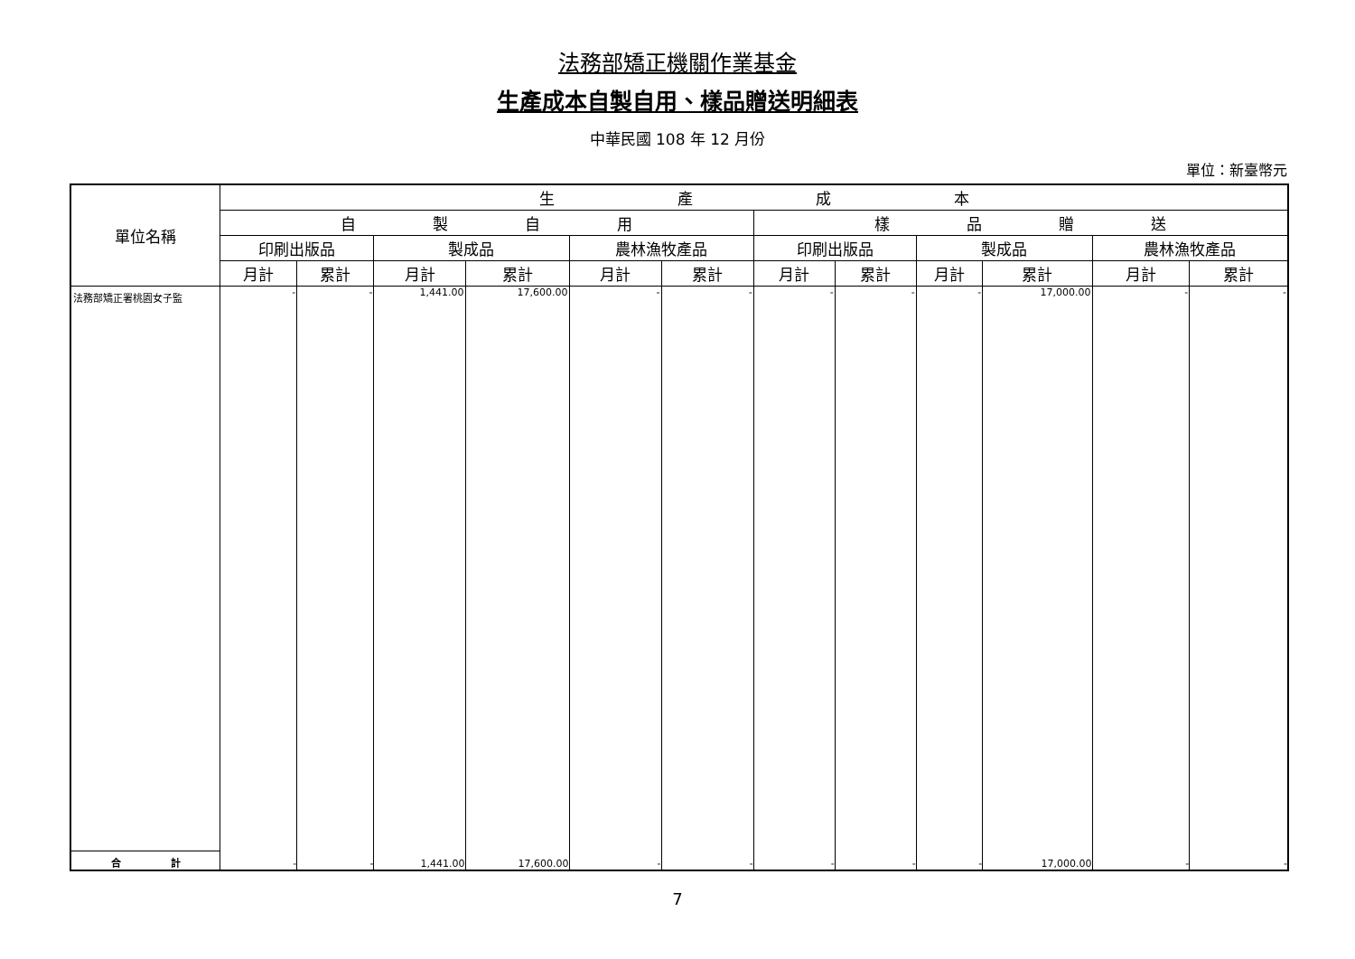法務部矯正機關作業基金
生產成本自製自用、樣品贈送明細表
中華民國 108 年 12 月份
單位：新臺幣元
| 單位名稱 | 生 產 成 本 | | | | | | | | | | | |
| --- | --- | --- | --- | --- | --- | --- | --- | --- | --- | --- | --- | --- |
| | 自 製 自 用 | | | | | | 樣 品 贈 送 | | | | | |
| | 印刷出版品 | | 製成品 | | 農林漁牧產品 | | 印刷出版品 | | 製成品 | | 農林漁牧產品 | |
| | 月計 | 累計 | 月計 | 累計 | 月計 | 累計 | 月計 | 累計 | 月計 | 累計 | 月計 | 累計 |
| 法務部矯正署桃園女子監 | - | - | 1,441.00 | 17,600.00 | - | - | - | - | - | 17,000.00 | - | - |
| 合 計 | - | - | 1,441.00 | 17,600.00 | - | - | - | - | - | 17,000.00 | - | - |
7